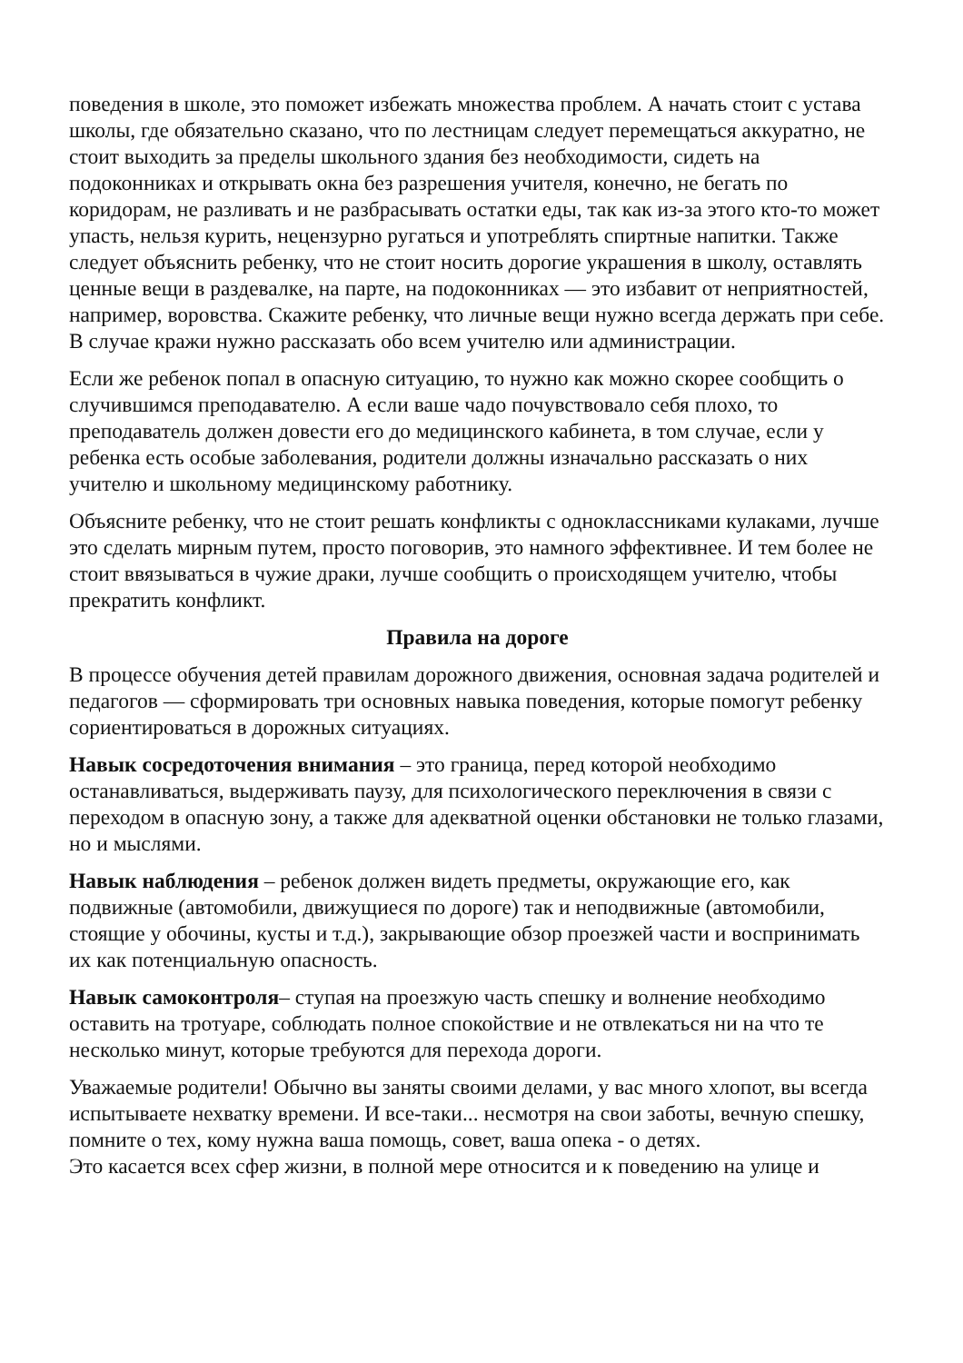поведения в школе, это поможет избежать множества проблем. А начать стоит с устава школы, где обязательно сказано, что по лестницам следует перемещаться аккуратно, не стоит выходить за пределы школьного здания без необходимости, сидеть на подоконниках и открывать окна без разрешения учителя, конечно, не бегать по коридорам, не разливать и не разбрасывать остатки еды, так как из-за этого кто-то может упасть, нельзя курить, нецензурно ругаться и употреблять спиртные напитки. Также следует объяснить ребенку, что не стоит носить дорогие украшения в школу, оставлять ценные вещи в раздевалке, на парте, на подоконниках — это избавит от неприятностей, например, воровства. Скажите ребенку, что личные вещи нужно всегда держать при себе. В случае кражи нужно рассказать обо всем учителю или администрации.
Если же ребенок попал в опасную ситуацию, то нужно как можно скорее сообщить о случившимся преподавателю. А если ваше чадо почувствовало себя плохо, то преподаватель должен довести его до медицинского кабинета, в том случае, если у ребенка есть особые заболевания, родители должны изначально рассказать о них учителю и школьному медицинскому работнику.
Объясните ребенку, что не стоит решать конфликты с одноклассниками кулаками, лучше это сделать мирным путем, просто поговорив, это намного эффективнее. И тем более не стоит ввязываться в чужие драки, лучше сообщить о происходящем учителю, чтобы прекратить конфликт.
Правила на дороге
В процессе обучения детей правилам дорожного движения, основная задача родителей и педагогов — сформировать три основных навыка поведения, которые помогут ребенку сориентироваться в дорожных ситуациях.
Навык сосредоточения внимания – это граница, перед которой необходимо останавливаться, выдерживать паузу, для психологического переключения в связи с переходом в опасную зону, а также для адекватной оценки обстановки не только глазами, но и мыслями.
Навык наблюдения – ребенок должен видеть предметы, окружающие его, как подвижные (автомобили, движущиеся по дороге) так и неподвижные (автомобили, стоящие у обочины, кусты и т.д.), закрывающие обзор проезжей части и воспринимать их как потенциальную опасность.
Навык самоконтроля– ступая на проезжую часть спешку и волнение необходимо оставить на тротуаре, соблюдать полное спокойствие и не отвлекаться ни на что те несколько минут, которые требуются для перехода дороги.
Уважаемые родители! Обычно вы заняты своими делами, у вас много хлопот, вы всегда испытываете нехватку времени. И все-таки... несмотря на свои заботы, вечную спешку, помните о тех, кому нужна ваша помощь, совет, ваша опека - о детях.
Это касается всех сфер жизни, в полной мере относится и к поведению на улице и